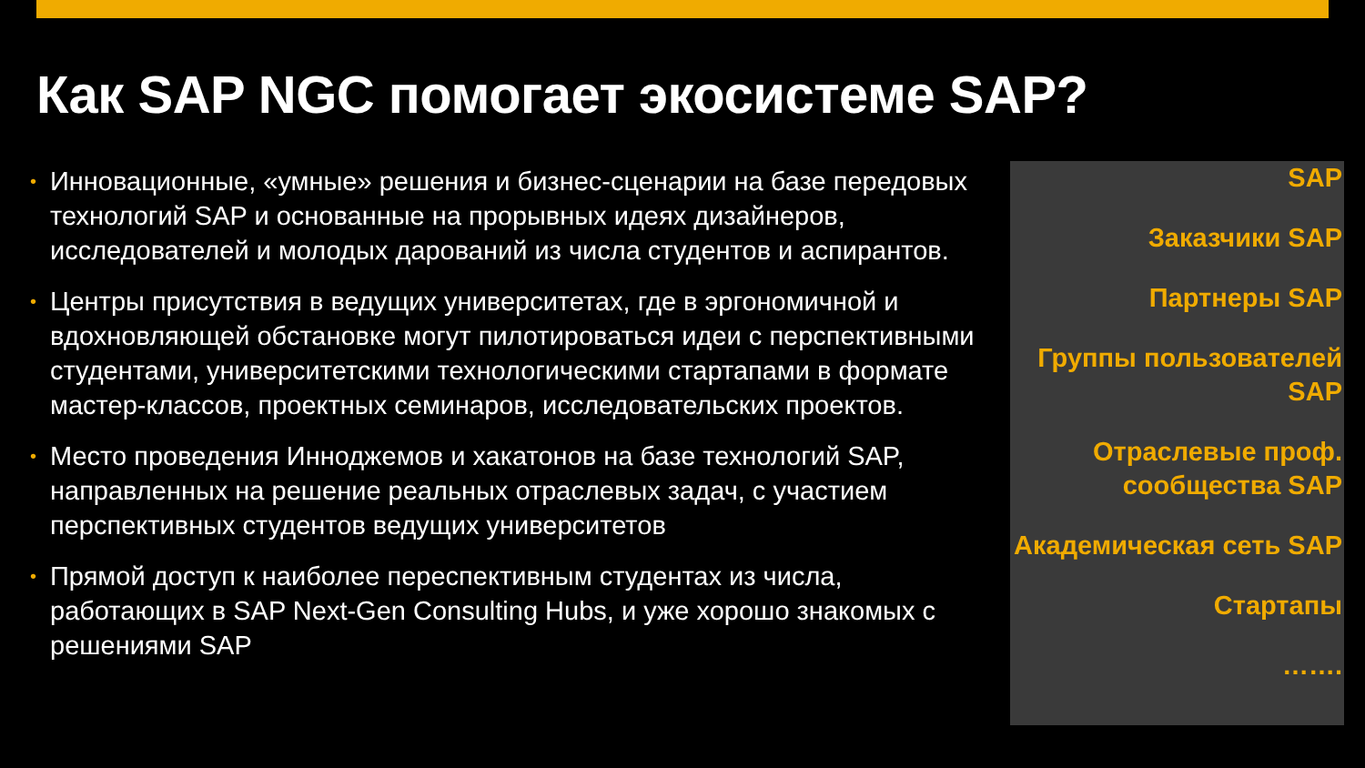Как SAP NGC помогает экосистеме SAP?
• Инновационные, «умные» решения и бизнес-сценарии на базе передовых технологий SAP и основанные на прорывных идеях дизайнеров, исследователей и молодых дарований из числа студентов и аспирантов.
• Центры присутствия в ведущих университетах, где в эргономичной и вдохновляющей обстановке могут пилотироваться идеи с перспективными студентами, университетскими технологическими стартапами в формате мастер-классов, проектных семинаров, исследовательских проектов.
• Место проведения Инноджемов и хакатонов на базе технологий SAP, направленных на решение реальных отраслевых задач, с участием перспективных студентов ведущих университетов
• Прямой доступ к наиболее переспективным студентах из числа, работающих в SAP Next-Gen Consulting Hubs, и уже хорошо знакомых с решениями SAP
SAP
Заказчики SAP
Партнеры SAP
Группы пользователей SAP
Отраслевые проф. сообщества SAP
Академическая сеть SAP
Стартапы
…….